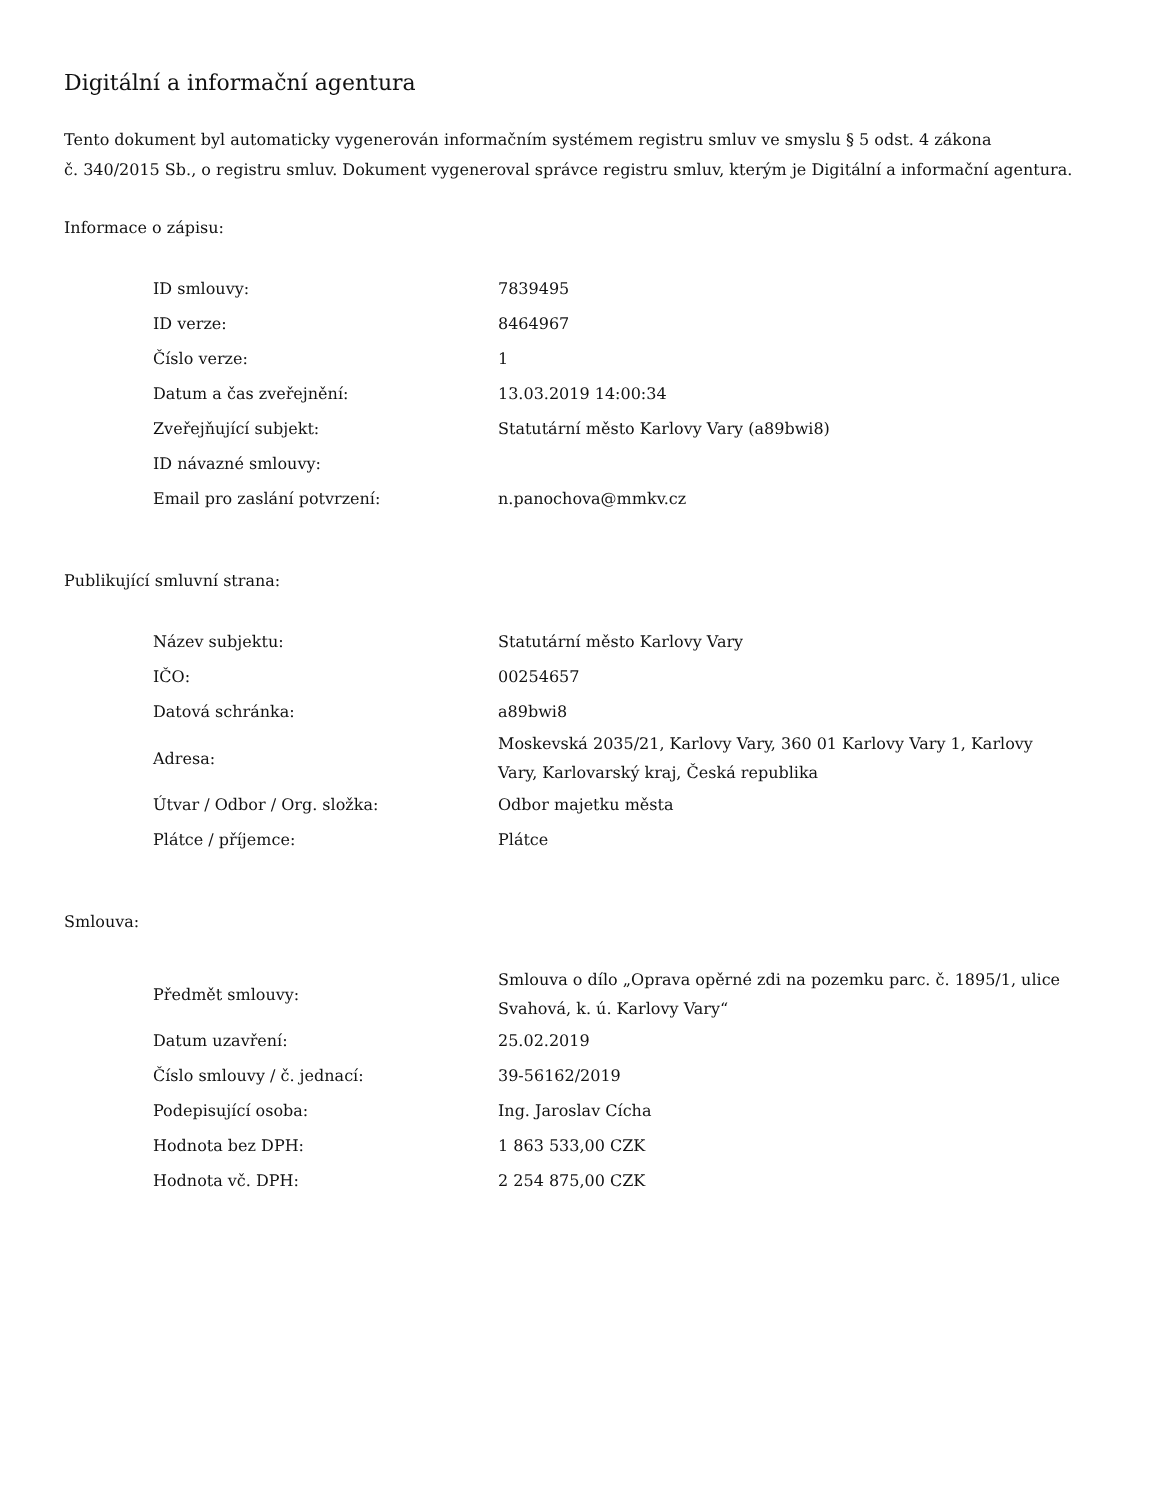Digitální a informační agentura
Tento dokument byl automaticky vygenerován informačním systémem registru smluv ve smyslu § 5 odst. 4 zákona
č. 340/2015 Sb., o registru smluv. Dokument vygeneroval správce registru smluv, kterým je Digitální a informační agentura.
Informace o zápisu:
| ID smlouvy: | 7839495 |
| ID verze: | 8464967 |
| Číslo verze: | 1 |
| Datum a čas zveřejnění: | 13.03.2019 14:00:34 |
| Zveřejňující subjekt: | Statutární město Karlovy Vary (a89bwi8) |
| ID návazné smlouvy: | |
| Email pro zaslání potvrzení: | n.panochova@mmkv.cz |
Publikující smluvní strana:
| Název subjektu: | Statutární město Karlovy Vary |
| IČO: | 00254657 |
| Datová schránka: | a89bwi8 |
| Adresa: | Moskevská 2035/21, Karlovy Vary, 360 01 Karlovy Vary 1, Karlovy Vary, Karlovarský kraj, Česká republika |
| Útvar / Odbor / Org. složka: | Odbor majetku města |
| Plátce / příjemce: | Plátce |
Smlouva:
| Předmět smlouvy: | Smlouva o dílo „Oprava opěrné zdi na pozemku parc. č. 1895/1, ulice Svahová, k. ú. Karlovy Vary“ |
| Datum uzavření: | 25.02.2019 |
| Číslo smlouvy / č. jednací: | 39-56162/2019 |
| Podepisující osoba: | Ing. Jaroslav Cícha |
| Hodnota bez DPH: | 1 863 533,00 CZK |
| Hodnota vč. DPH: | 2 254 875,00 CZK |